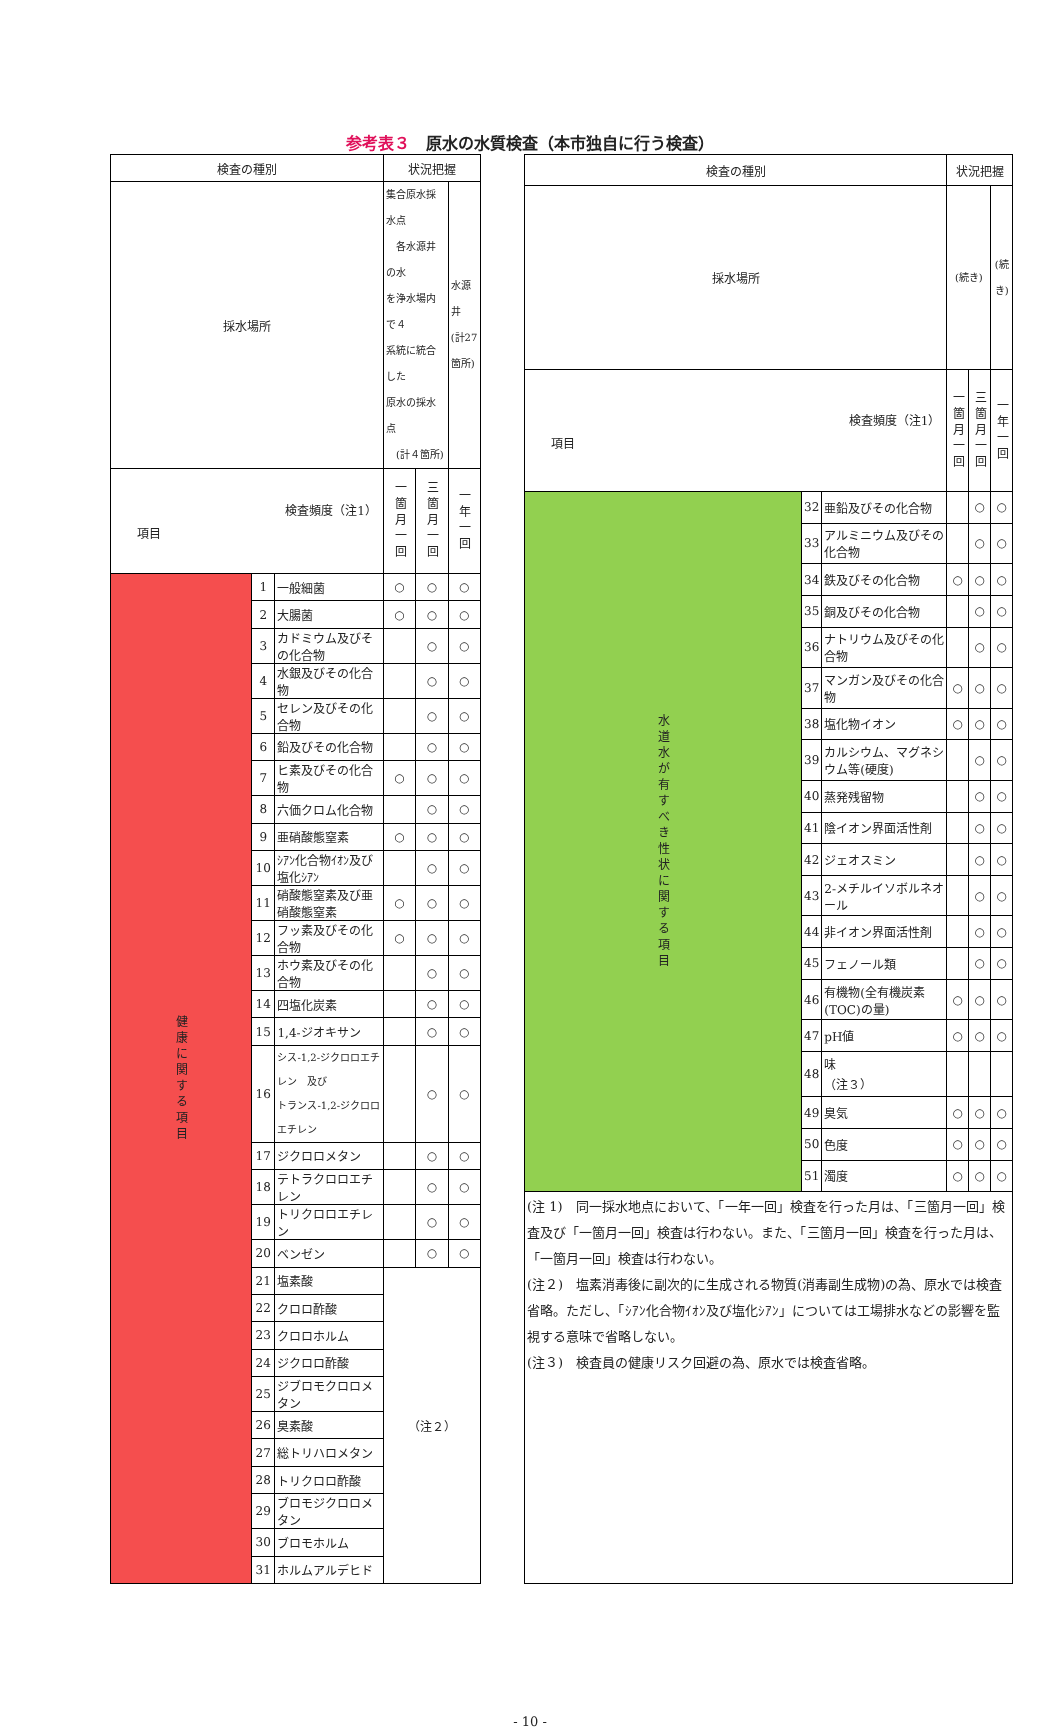参考表３　原水の水質検査（本市独自に行う検査）
| 検査の種別 | | | 状況把握 | | |
| --- | --- | --- | --- | --- | --- |
| 採水場所 | | | 集合原水採水点 各水源井の水 を浄水場内で４ 系統に統合した 原水の採水点 (計４箇所) | | 水源井 (計27 箇所) |
| 検査頻度（注1） 項目 | | | 一箇月一回 | 三箇月一回 | 一年一回 |
| 健康に関する項目 | 1 | 一般細菌 | ○ | ○ | ○ |
| | 2 | 大腸菌 | ○ | ○ | ○ |
| | 3 | カドミウム及びその化合物 | | ○ | ○ |
| | 4 | 水銀及びその化合物 | | ○ | ○ |
| | 5 | セレン及びその化合物 | | ○ | ○ |
| | 6 | 鉛及びその化合物 | | ○ | ○ |
| | 7 | ヒ素及びその化合物 | ○ | ○ | ○ |
| | 8 | 六価クロム化合物 | | ○ | ○ |
| | 9 | 亜硝酸態窒素 | ○ | ○ | ○ |
| | 10 | ｼｱﾝ化合物ｲｵﾝ及び塩化ｼｱﾝ | | ○ | ○ |
| | 11 | 硝酸態窒素及び亜硝酸態窒素 | ○ | ○ | ○ |
| | 12 | フッ素及びその化合物 | ○ | ○ | ○ |
| | 13 | ホウ素及びその化合物 | | ○ | ○ |
| | 14 | 四塩化炭素 | | ○ | ○ |
| | 15 | 1,4-ジオキサン | | ○ | ○ |
| | 16 | シス-1,2-ジクロロエチレン 及び トランス-1,2-ジクロロエチレン | | ○ | ○ |
| | 17 | ジクロロメタン | | ○ | ○ |
| | 18 | テトラクロロエチレン | | ○ | ○ |
| | 19 | トリクロロエチレン | | ○ | ○ |
| | 20 | ベンゼン | | ○ | ○ |
| | 21 | 塩素酸 | （注２） | | |
| | 22 | クロロ酢酸 | | | |
| | 23 | クロロホルム | | | |
| | 24 | ジクロロ酢酸 | | | |
| | 25 | ジブロモクロロメタン | | | |
| | 26 | 臭素酸 | | | |
| | 27 | 総トリハロメタン | | | |
| | 28 | トリクロロ酢酸 | | | |
| | 29 | ブロモジクロロメタン | | | |
| | 30 | ブロモホルム | | | |
| | 31 | ホルムアルデヒド | | | |
| 検査の種別 | | | 状況把握 | | |
| --- | --- | --- | --- | --- | --- |
| 採水場所 | | | (続き) | | (続き) |
| 検査頻度（注1） 項目 | | | 一箇月一回 | 三箇月一回 | 一年一回 |
| 水道水が有すべき性状に関する項目 | 32 | 亜鉛及びその化合物 | | ○ | ○ |
| | 33 | アルミニウム及びその化合物 | | ○ | ○ |
| | 34 | 鉄及びその化合物 | ○ | ○ | ○ |
| | 35 | 銅及びその化合物 | | ○ | ○ |
| | 36 | ナトリウム及びその化合物 | | ○ | ○ |
| | 37 | マンガン及びその化合物 | ○ | ○ | ○ |
| | 38 | 塩化物イオン | ○ | ○ | ○ |
| | 39 | カルシウム、マグネシウム等(硬度) | | ○ | ○ |
| | 40 | 蒸発残留物 | | ○ | ○ |
| | 41 | 陰イオン界面活性剤 | | ○ | ○ |
| | 42 | ジェオスミン | | ○ | ○ |
| | 43 | 2-メチルイソボルネオール | | ○ | ○ |
| | 44 | 非イオン界面活性剤 | | ○ | ○ |
| | 45 | フェノール類 | | ○ | ○ |
| | 46 | 有機物(全有機炭素(TOC)の量) | ○ | ○ | ○ |
| | 47 | pH値 | ○ | ○ | ○ |
| | 48 | 味 （注３） | | | |
| | 49 | 臭気 | ○ | ○ | ○ |
| | 50 | 色度 | ○ | ○ | ○ |
| | 51 | 濁度 | ○ | ○ | ○ |
| (注 1) 同一採水地点において、「一年一回」検査を行った月は、「三箇月一回」検査及び「一箇月一回」検査は行わない。また、「三箇月一回」検査を行った月は、「一箇月一回」検査は行わない。 (注２) 塩素消毒後に副次的に生成される物質(消毒副生成物)の為、原水では検査省略。ただし、「ｼｱﾝ化合物ｲｵﾝ及び塩化ｼｱﾝ」については工場排水などの影響を監視する意味で省略しない。 (注３) 検査員の健康リスク回避の為、原水では検査省略。 | | | | | |
- 10 -